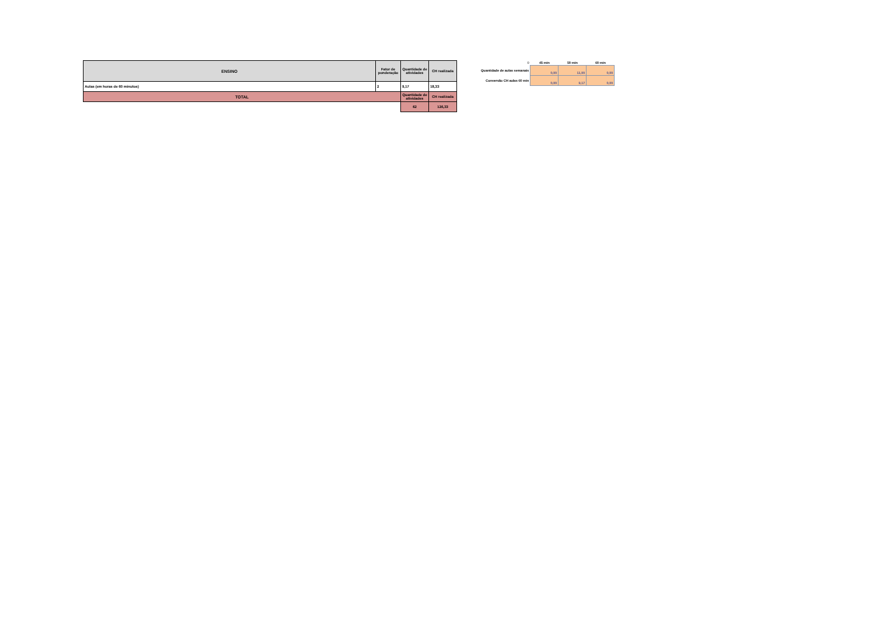| ENSINO | Fator de ponderação | Quantidade de atividades | CH realizada |
| --- | --- | --- | --- |
| Aulas (em horas de 60 minutos) | 2 | 9,17 | 18,33 |
| TOTAL | | Quantidade de atividades | CH realizada |
| | | 62 | 126,33 |
| 0 | 45 min | 50 min | 60 min |
| --- | --- | --- | --- |
| Quantidade de aulas semanais | 0,00 | 11,00 | 0,00 |
| Conversão CH aulas 60 min | 0,00 | 9,17 | 0,00 |